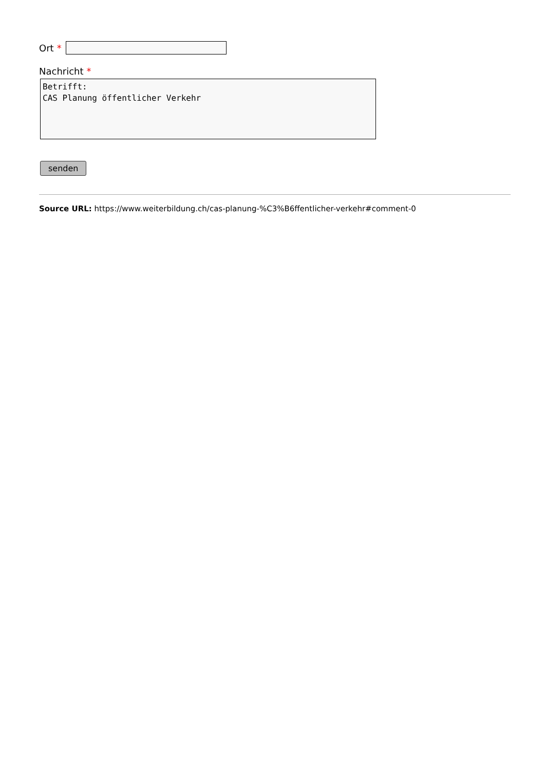Ort *
Nachricht *
Betrifft: CAS Planung öffentlicher Verkehr
senden
Source URL: https://www.weiterbildung.ch/cas-planung-%C3%B6ffentlicher-verkehr#comment-0